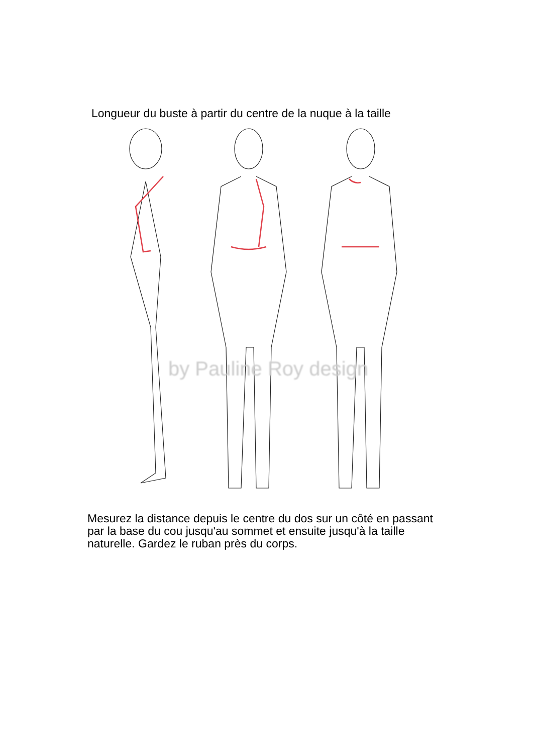Longueur du buste à partir du centre de la nuque à la taille
by Pauline Roy design
Mesurez la distance depuis le centre du dos sur un côté en passant par la base du cou jusqu'au sommet et ensuite jusqu'à la taille naturelle. Gardez le ruban près du corps.